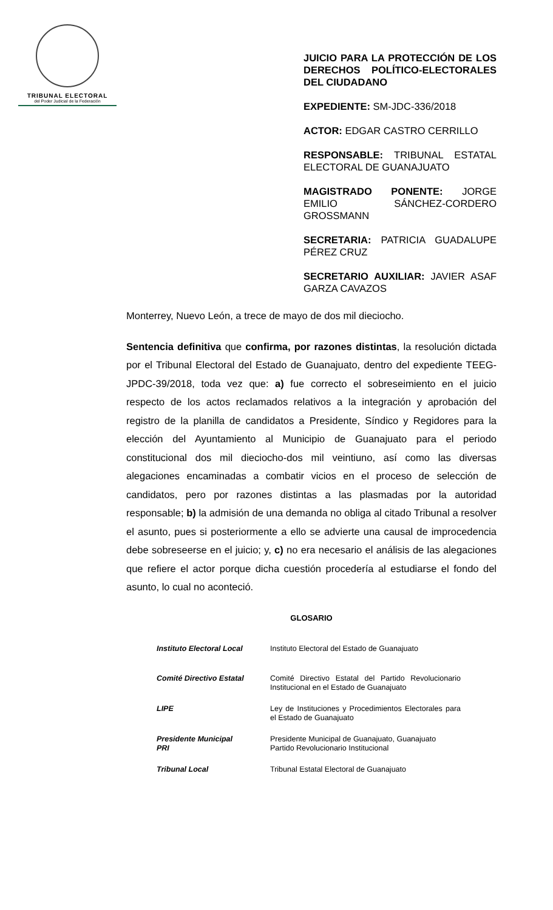TRIBUNAL ELECTORAL
del Poder Judicial de la Federación
JUICIO PARA LA PROTECCIÓN DE LOS DERECHOS POLÍTICO-ELECTORALES DEL CIUDADANO
EXPEDIENTE: SM-JDC-336/2018
ACTOR: EDGAR CASTRO CERRILLO
RESPONSABLE: TRIBUNAL ESTATAL ELECTORAL DE GUANAJUATO
MAGISTRADO PONENTE: JORGE EMILIO SÁNCHEZ-CORDERO GROSSMANN
SECRETARIA: PATRICIA GUADALUPE PÉREZ CRUZ
SECRETARIO AUXILIAR: JAVIER ASAF GARZA CAVAZOS
Monterrey, Nuevo León, a trece de mayo de dos mil dieciocho.
Sentencia definitiva que confirma, por razones distintas, la resolución dictada por el Tribunal Electoral del Estado de Guanajuato, dentro del expediente TEEG-JPDC-39/2018, toda vez que: a) fue correcto el sobreseimiento en el juicio respecto de los actos reclamados relativos a la integración y aprobación del registro de la planilla de candidatos a Presidente, Síndico y Regidores para la elección del Ayuntamiento al Municipio de Guanajuato para el periodo constitucional dos mil dieciocho-dos mil veintiuno, así como las diversas alegaciones encaminadas a combatir vicios en el proceso de selección de candidatos, pero por razones distintas a las plasmadas por la autoridad responsable; b) la admisión de una demanda no obliga al citado Tribunal a resolver el asunto, pues si posteriormente a ello se advierte una causal de improcedencia debe sobreseerse en el juicio; y, c) no era necesario el análisis de las alegaciones que refiere el actor porque dicha cuestión procedería al estudiarse el fondo del asunto, lo cual no aconteció.
GLOSARIO
| Instituto Electoral Local | Instituto Electoral del Estado de Guanajuato |
| Comité Directivo Estatal | Comité Directivo Estatal del Partido Revolucionario Institucional en el Estado de Guanajuato |
| LIPE | Ley de Instituciones y Procedimientos Electorales para el Estado de Guanajuato |
| Presidente Municipal | Presidente Municipal de Guanajuato, Guanajuato |
| PRI | Partido Revolucionario Institucional |
| Tribunal Local | Tribunal Estatal Electoral de Guanajuato |